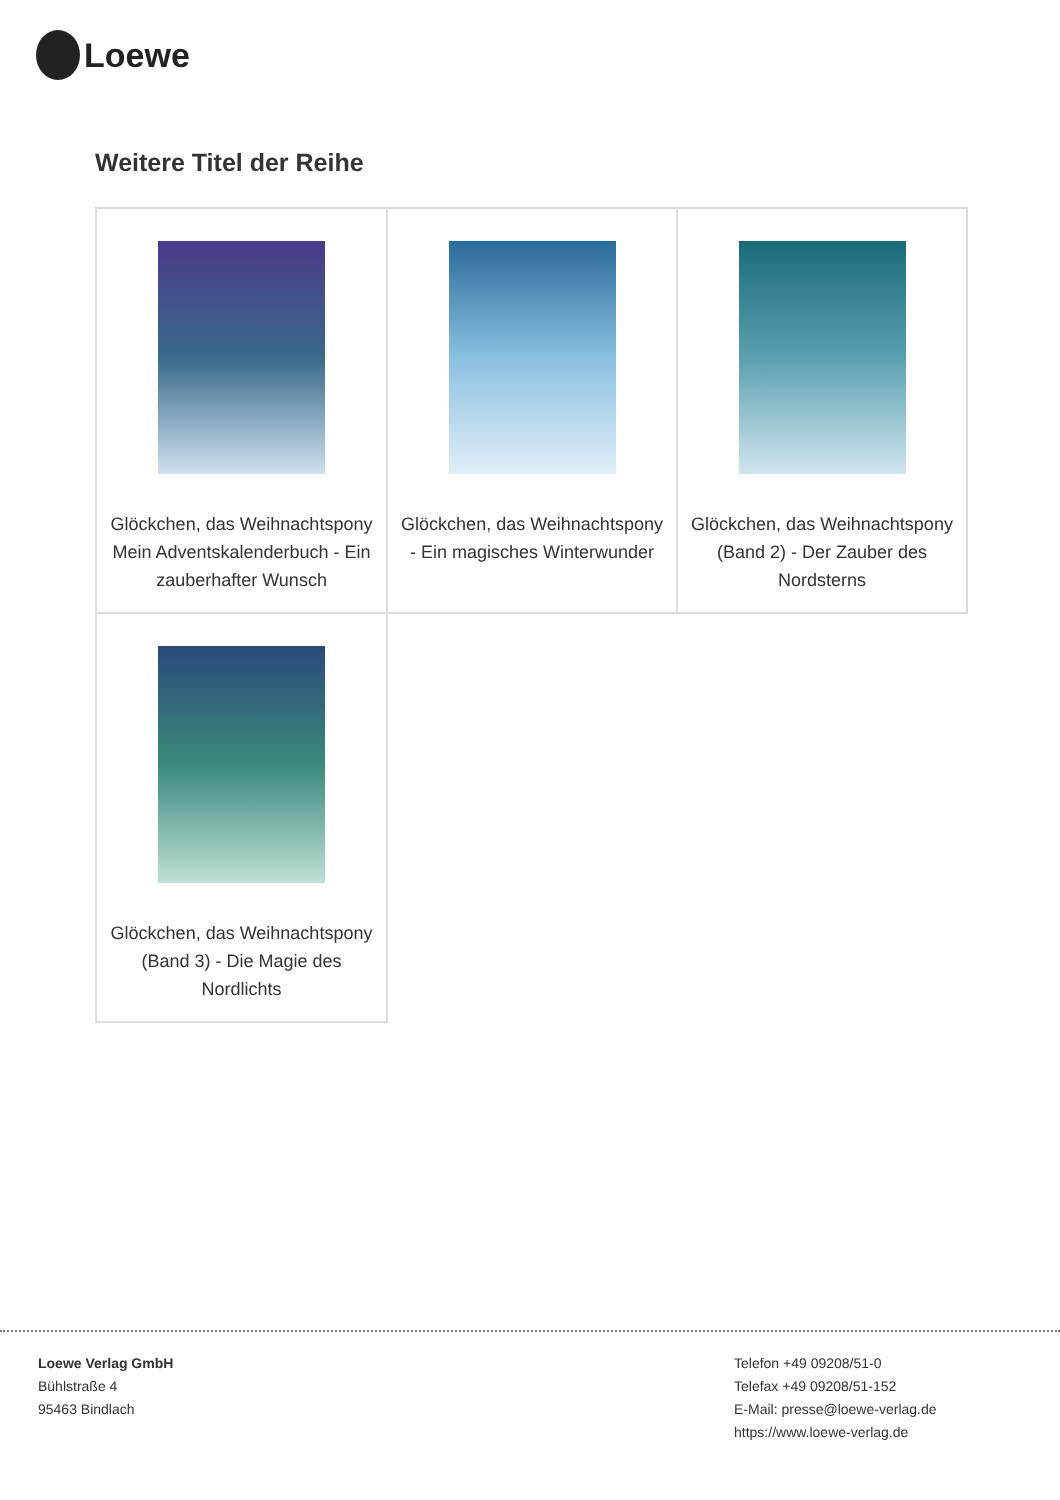Loewe
Weitere Titel der Reihe
| Glöckchen, das Weihnachtspony Mein Adventskalenderbuch - Ein zauberhafter Wunsch | Glöckchen, das Weihnachtspony - Ein magisches Winterwunder | Glöckchen, das Weihnachtspony (Band 2) - Der Zauber des Nordsterns |
| Glöckchen, das Weihnachtspony (Band 3) - Die Magie des Nordlichts | | |
Loewe Verlag GmbH
Bühlstraße 4
95463 Bindlach
Telefon +49 09208/51-0
Telefax +49 09208/51-152
E-Mail: presse@loewe-verlag.de
https://www.loewe-verlag.de